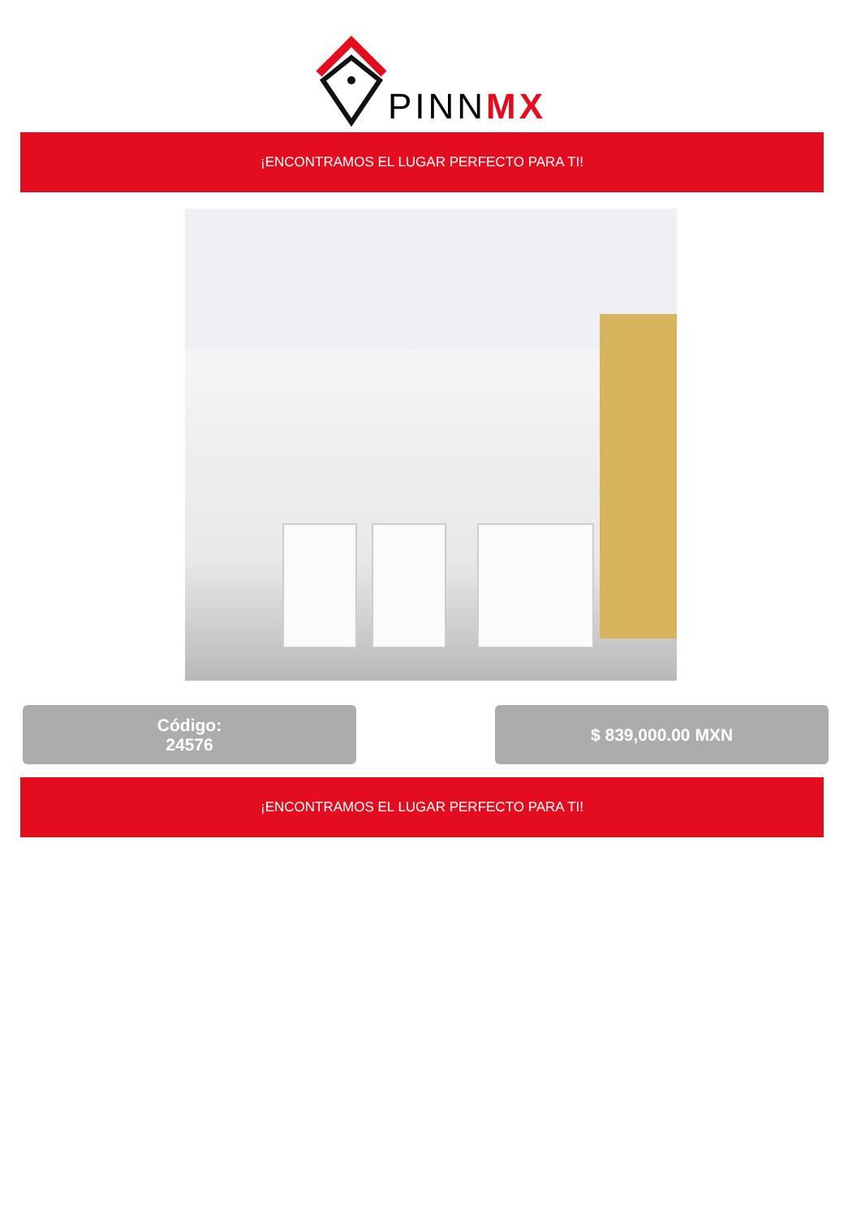PINNMX
¡ENCONTRAMOS EL LUGAR PERFECTO PARA TI!
Código:
24576
$ 839,000.00 MXN
¡ENCONTRAMOS EL LUGAR PERFECTO PARA TI!